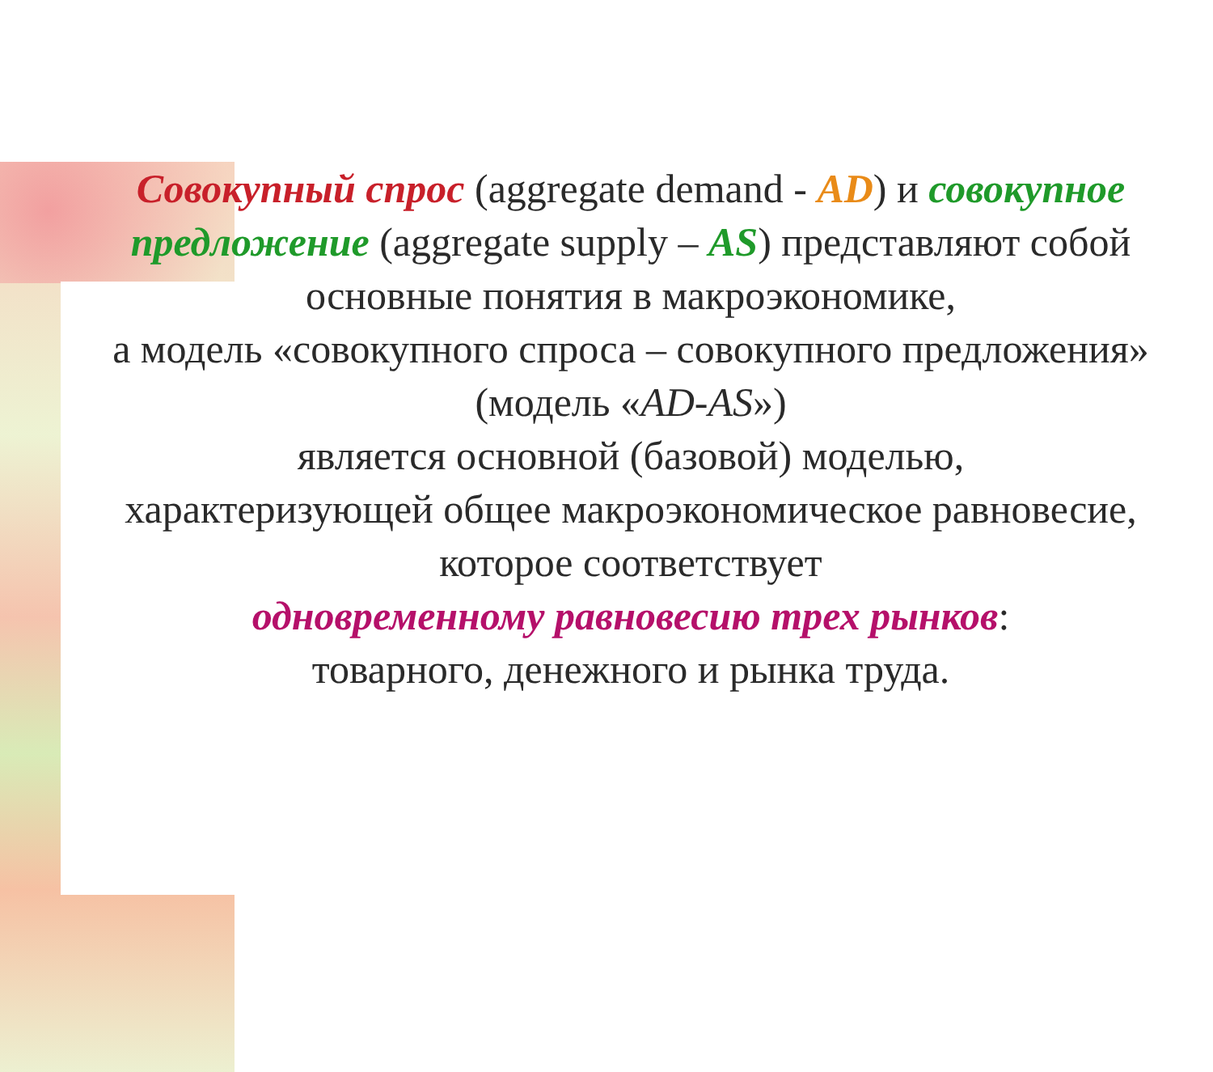Совокупный спрос (aggregate demand - AD) и совокупное предложение (aggregate supply – AS) представляют собой
основные понятия в макроэкономике,
а модель «совокупного спроса – совокупного предложения»
(модель «AD-AS»)
является основной (базовой) моделью,
характеризующей общее макроэкономическое равновесие,
которое соответствует
одновременному равновесию трех рынков:
товарного, денежного и рынка труда.